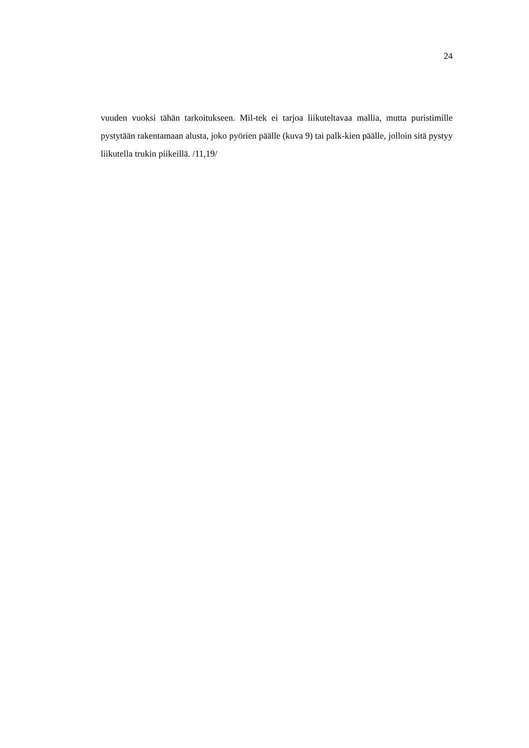24
vuuden vuoksi tähän tarkoitukseen. Mil-tek ei tarjoa liikuteltavaa mallia, mutta puristimille pystytään rakentamaan alusta, joko pyörien päälle (kuva 9) tai palk-kien päälle, jolloin sitä pystyy liikutella trukin piikeillä. /11,19/